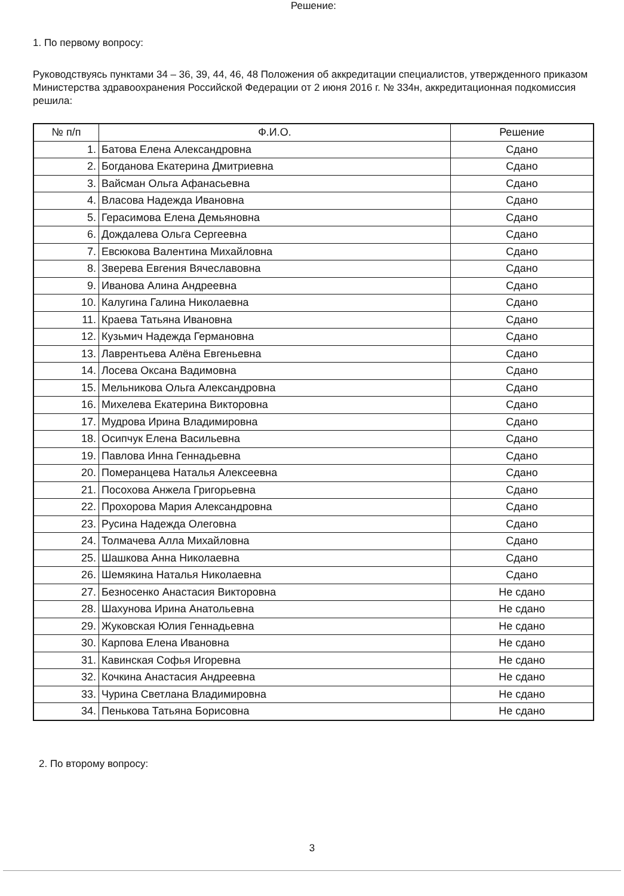Решение:
1. По первому вопросу:
Руководствуясь пунктами 34 – 36, 39, 44, 46, 48 Положения об аккредитации специалистов, утвержденного приказом Министерства здравоохранения Российской Федерации от 2 июня 2016 г. № 334н, аккредитационная подкомиссия решила:
| № п/п | Ф.И.О. | Решение |
| --- | --- | --- |
| 1. | Батова Елена Александровна | Сдано |
| 2. | Богданова Екатерина Дмитриевна | Сдано |
| 3. | Вайсман Ольга Афанасьевна | Сдано |
| 4. | Власова Надежда Ивановна | Сдано |
| 5. | Герасимова Елена Демьяновна | Сдано |
| 6. | Дождалева Ольга Сергеевна | Сдано |
| 7. | Евсюкова Валентина Михайловна | Сдано |
| 8. | Зверева Евгения Вячеславовна | Сдано |
| 9. | Иванова Алина Андреевна | Сдано |
| 10. | Калугина Галина Николаевна | Сдано |
| 11. | Краева Татьяна Ивановна | Сдано |
| 12. | Кузьмич Надежда Германовна | Сдано |
| 13. | Лаврентьева Алёна Евгеньевна | Сдано |
| 14. | Лосева Оксана Вадимовна | Сдано |
| 15. | Мельникова Ольга Александровна | Сдано |
| 16. | Михелева Екатерина Викторовна | Сдано |
| 17. | Мудрова Ирина Владимировна | Сдано |
| 18. | Осипчук Елена Васильевна | Сдано |
| 19. | Павлова Инна Геннадьевна | Сдано |
| 20. | Померанцева Наталья Алексеевна | Сдано |
| 21. | Посохова Анжела Григорьевна | Сдано |
| 22. | Прохорова Мария Александровна | Сдано |
| 23. | Русина Надежда Олеговна | Сдано |
| 24. | Толмачева Алла Михайловна | Сдано |
| 25. | Шашкова Анна Николаевна | Сдано |
| 26. | Шемякина Наталья Николаевна | Сдано |
| 27. | Безносенко Анастасия Викторовна | Не сдано |
| 28. | Шахунова Ирина Анатольевна | Не сдано |
| 29. | Жуковская Юлия Геннадьевна | Не сдано |
| 30. | Карпова Елена Ивановна | Не сдано |
| 31. | Кавинская Софья Игоревна | Не сдано |
| 32. | Кочкина Анастасия Андреевна | Не сдано |
| 33. | Чурина Светлана Владимировна | Не сдано |
| 34. | Пенькова Татьяна Борисовна | Не сдано |
2. По второму вопросу:
3